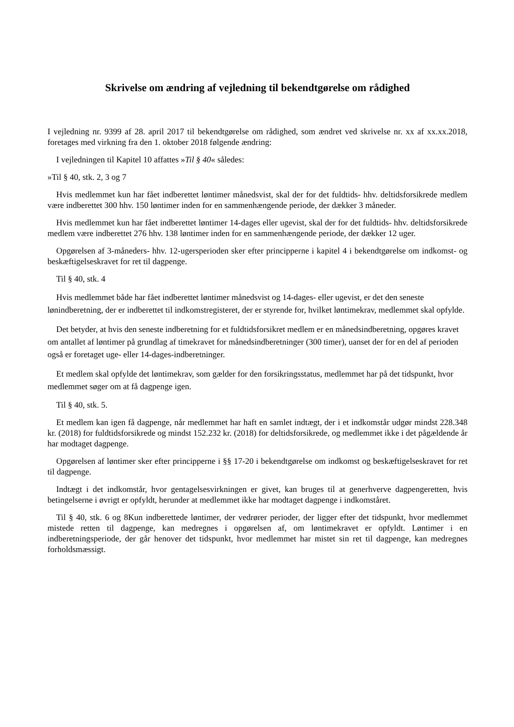Skrivelse om ændring af vejledning til bekendtgørelse om rådighed
I vejledning nr. 9399 af 28. april 2017 til bekendtgørelse om rådighed, som ændret ved skrivelse nr. xx af xx.xx.2018, foretages med virkning fra den 1. oktober 2018 følgende ændring:
I vejledningen til Kapitel 10 affattes »Til § 40« således:
»Til § 40, stk. 2, 3 og 7
Hvis medlemmet kun har fået indberettet løntimer månedsvist, skal der for det fuldtids- hhv. deltidsforsikrede medlem være indberettet 300 hhv. 150 løntimer inden for en sammenhængende periode, der dækker 3 måneder.
Hvis medlemmet kun har fået indberettet løntimer 14-dages eller ugevist, skal der for det fuldtids- hhv. deltidsforsikrede medlem være indberettet 276 hhv. 138 løntimer inden for en sammenhængende periode, der dækker 12 uger.
Opgørelsen af 3-måneders- hhv. 12-ugersperioden sker efter principperne i kapitel 4 i bekendtgørelse om indkomst- og beskæftigelseskravet for ret til dagpenge.
Til § 40, stk. 4
Hvis medlemmet både har fået indberettet løntimer månedsvist og 14-dages- eller ugevist, er det den seneste lønindberetning, der er indberettet til indkomstregisteret, der er styrende for, hvilket løntimekrav, medlemmet skal opfylde.
Det betyder, at hvis den seneste indberetning for et fuldtidsforsikret medlem er en månedsindberetning, opgøres kravet om antallet af løntimer på grundlag af timekravet for månedsindberetninger (300 timer), uanset der for en del af perioden også er foretaget uge- eller 14-dages-indberetninger.
Et medlem skal opfylde det løntimekrav, som gælder for den forsikringsstatus, medlemmet har på det tidspunkt, hvor medlemmet søger om at få dagpenge igen.
Til § 40, stk. 5.
Et medlem kan igen få dagpenge, når medlemmet har haft en samlet indtægt, der i et indkomstår udgør mindst 228.348 kr. (2018) for fuldtidsforsikrede og mindst 152.232 kr. (2018) for deltidsforsikrede, og medlemmet ikke i det pågældende år har modtaget dagpenge.
Opgørelsen af løntimer sker efter principperne i §§ 17-20 i bekendtgørelse om indkomst og beskæftigelseskravet for ret til dagpenge.
Indtægt i det indkomstår, hvor gentagelsesvirkningen er givet, kan bruges til at generhverve dagpengeretten, hvis betingelserne i øvrigt er opfyldt, herunder at medlemmet ikke har modtaget dagpenge i indkomståret.
Til § 40, stk. 6 og 8Kun indberettede løntimer, der vedrører perioder, der ligger efter det tidspunkt, hvor medlemmet mistede retten til dagpenge, kan medregnes i opgørelsen af, om løntimekravet er opfyldt. Løntimer i en indberetningsperiode, der går henover det tidspunkt, hvor medlemmet har mistet sin ret til dagpenge, kan medregnes forholdsmæssigt.